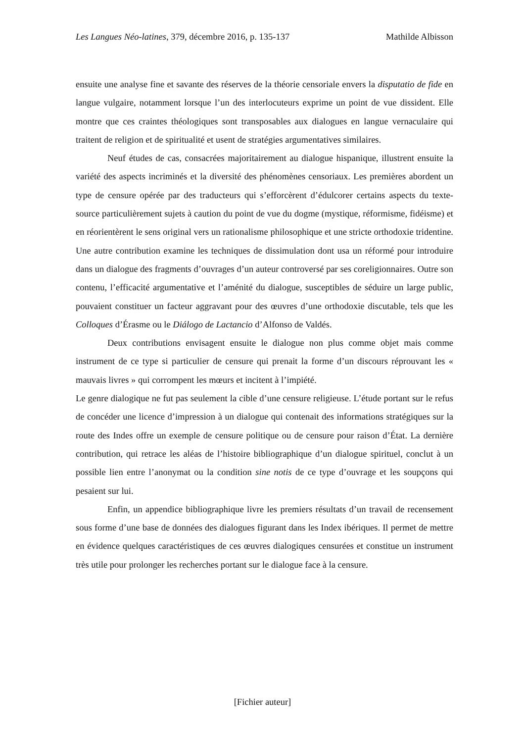Les Langues Néo-latines, 379, décembre 2016, p. 135-137 Mathilde Albisson
ensuite une analyse fine et savante des réserves de la théorie censoriale envers la disputatio de fide en langue vulgaire, notamment lorsque l’un des interlocuteurs exprime un point de vue dissident. Elle montre que ces craintes théologiques sont transposables aux dialogues en langue vernaculaire qui traitent de religion et de spiritualité et usent de stratégies argumentatives similaires.
Neuf études de cas, consacrées majoritairement au dialogue hispanique, illustrent ensuite la variété des aspects incriminés et la diversité des phénomènes censoriaux. Les premières abordent un type de censure opérée par des traducteurs qui s’efforcèrent d’édulcorer certains aspects du texte-source particulièrement sujets à caution du point de vue du dogme (mystique, réformisme, fidéisme) et en réorientèrent le sens original vers un rationalisme philosophique et une stricte orthodoxie tridentine. Une autre contribution examine les techniques de dissimulation dont usa un réformé pour introduire dans un dialogue des fragments d’ouvrages d’un auteur controversé par ses coreligionnaires. Outre son contenu, l’efficacité argumentative et l’aménité du dialogue, susceptibles de séduire un large public, pouvaient constituer un facteur aggravant pour des œuvres d’une orthodoxie discutable, tels que les Colloques d’Érasme ou le Diálogo de Lactancio d’Alfonso de Valdés.
Deux contributions envisagent ensuite le dialogue non plus comme objet mais comme instrument de ce type si particulier de censure qui prenait la forme d’un discours réprouvant les « mauvais livres » qui corrompent les mœurs et incitent à l’impiété.
Le genre dialogique ne fut pas seulement la cible d’une censure religieuse. L’étude portant sur le refus de concéder une licence d’impression à un dialogue qui contenait des informations stratégiques sur la route des Indes offre un exemple de censure politique ou de censure pour raison d’État. La dernière contribution, qui retrace les aléas de l’histoire bibliographique d’un dialogue spirituel, conclut à un possible lien entre l’anonymat ou la condition sine notis de ce type d’ouvrage et les soupçons qui pesaient sur lui.
Enfin, un appendice bibliographique livre les premiers résultats d’un travail de recensement sous forme d’une base de données des dialogues figurant dans les Index ibériques. Il permet de mettre en évidence quelques caractéristiques de ces œuvres dialogiques censurées et constitue un instrument très utile pour prolonger les recherches portant sur le dialogue face à la censure.
[Fichier auteur]